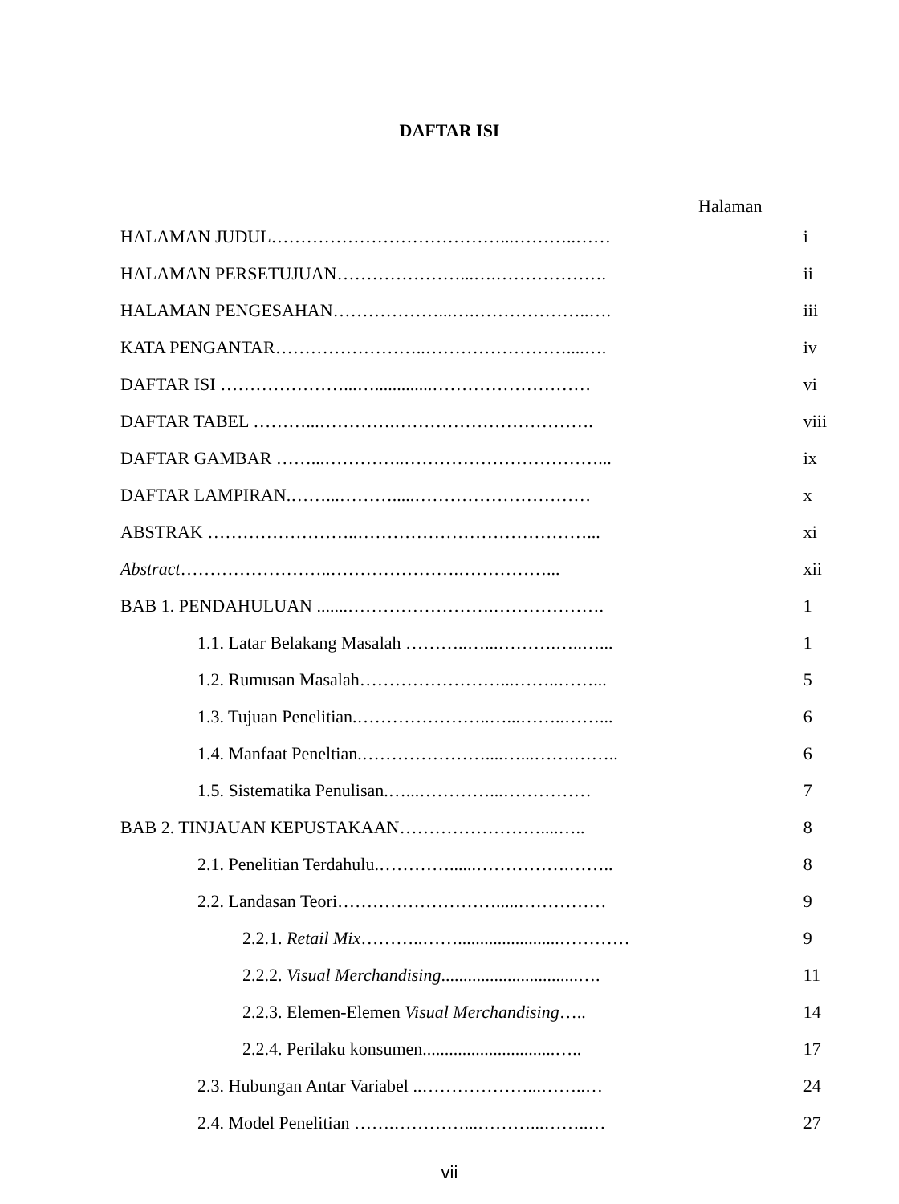DAFTAR ISI
Halaman
| HALAMAN JUDUL…………………………………...………..…… | i |
| HALAMAN PERSETUJUAN…………………...….………………. | ii |
| HALAMAN PENGESAHAN………………...….………………..…. | iii |
| KATA PENGANTAR……………………..……………………....…. | iv |
| DAFTAR ISI …………………...….............……………………… | vi |
| DAFTAR TABEL ………...………….……………………………. | viii |
| DAFTAR GAMBAR ……...…………..……………………………... | ix |
| DAFTAR LAMPIRAN.……...……….....………………………… | x |
| ABSTRAK ……………………..…………………………………... | xi |
| Abstract ……………………..………………….……………... | xii |
| BAB 1. PENDAHULUAN .......…………………….………………. | 1 |
| 1.1. Latar Belakang Masalah ………..…...……….…..…... | 1 |
| 1.2. Rumusan Masalah……………………...……..……... | 5 |
| 1.3. Tujuan Penelitian.…………………..…...……..……... | 6 |
| 1.4. Manfaat Peneltian.…………………....…...…….…….. | 6 |
| 1.5. Sistematika Penulisan.…...…………...…………… | 7 |
| BAB 2. TINJAUAN KEPUSTAKAAN……………………....….. | 8 |
| 2.1. Penelitian Terdahulu.…………......…………….…….. | 8 |
| 2.2. Landasan Teori……………………….....…………… | 9 |
| 2.2.1. Retail Mix ………..…….......................………… | 9 |
| 2.2.2. Visual Merchandising ...............................…. | 11 |
| 2.2.3. Elemen-Elemen Visual Merchandising ….. | 14 |
| 2.2.4. Perilaku konsumen..............................….. | 17 |
| 2.3. Hubungan Antar Variabel ..………………...……..… | 24 |
| 2.4. Model Penelitian …….…………...………...……..… | 27 |
vii